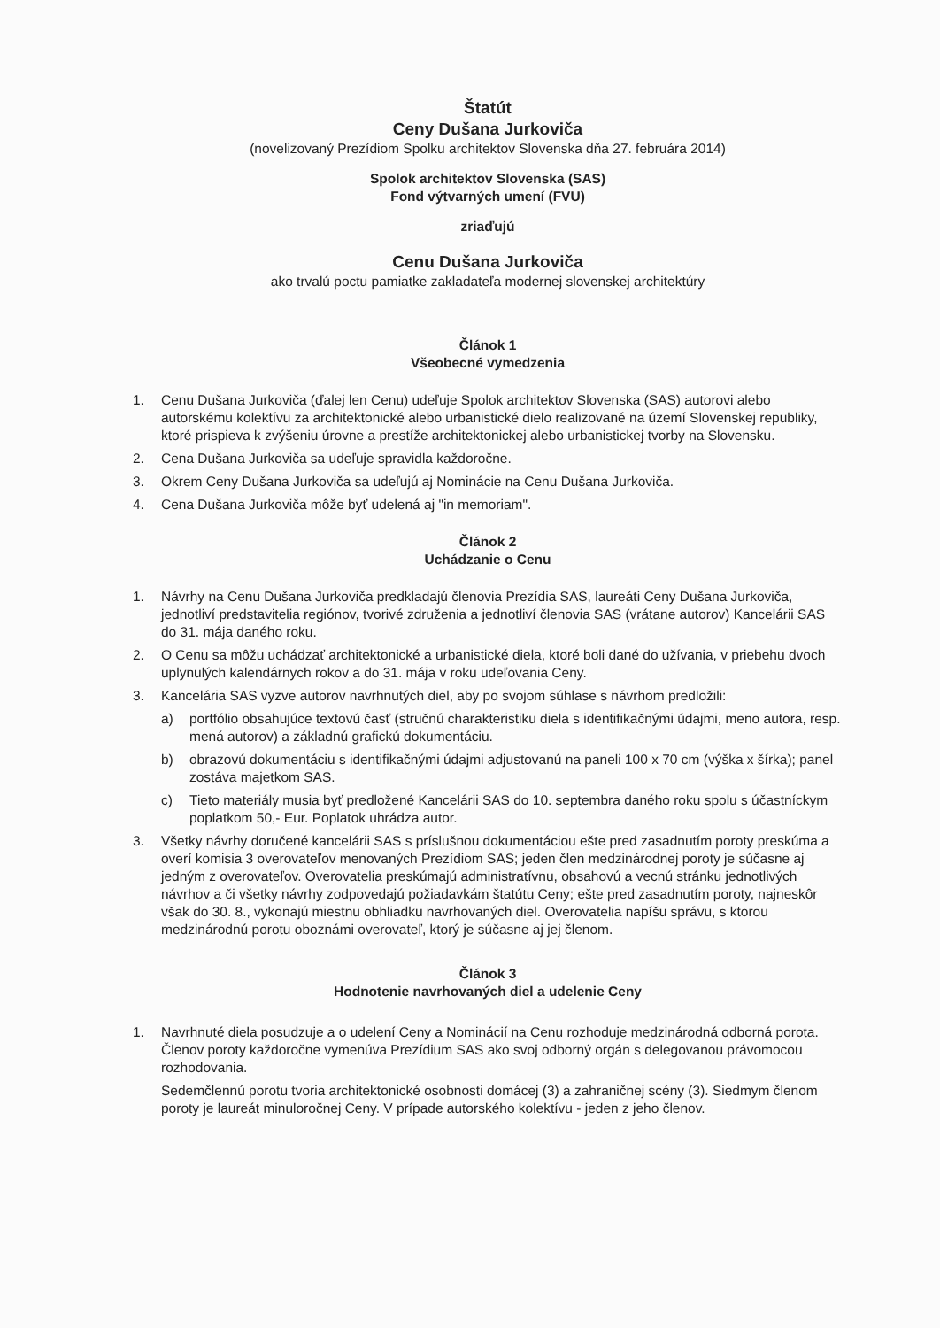Štatút
Ceny Dušana Jurkoviča
(novelizovaný Prezídiom Spolku architektov Slovenska dňa 27. februára 2014)
Spolok architektov Slovenska (SAS)
Fond výtvarných umení (FVU)
zriaďujú
Cenu Dušana Jurkoviča
ako trvalú poctu pamiatke zakladateľa modernej slovenskej architektúry
Článok 1
Všeobecné vymedzenia
1. Cenu Dušana Jurkoviča (ďalej len Cenu) udeľuje Spolok architektov Slovenska (SAS) autorovi alebo autorskému kolektívu za architektonické alebo urbanistické dielo realizované na území Slovenskej republiky, ktoré prispieva k zvýšeniu úrovne a prestíže architektonickej alebo urbanistickej tvorby na Slovensku.
2. Cena Dušana Jurkoviča sa udeľuje spravidla každoročne.
3. Okrem Ceny Dušana Jurkoviča sa udeľujú aj Nominácie na Cenu Dušana Jurkoviča.
4. Cena Dušana Jurkoviča môže byť udelená aj "in memoriam".
Článok 2
Uchádzanie o Cenu
1. Návrhy na Cenu Dušana Jurkoviča predkladajú členovia Prezídia SAS, laureáti Ceny Dušana Jurkoviča, jednotliví predstavitelia regiónov, tvorivé združenia a jednotliví členovia SAS (vrátane autorov) Kancelárii SAS do 31. mája daného roku.
2. O Cenu sa môžu uchádzať architektonické a urbanistické diela, ktoré boli dané do užívania, v priebehu dvoch uplynulých kalendárnych rokov a do 31. mája v roku udeľovania Ceny.
3. Kancelária SAS vyzve autorov navrhnutých diel, aby po svojom súhlase s návrhom predložili:
a) portfólio obsahujúce textovú časť (stručnú charakteristiku diela s identifikačnými údajmi, meno autora, resp. mená autorov) a základnú grafickú dokumentáciu.
b) obrazovú dokumentáciu s identifikačnými údajmi adjustovanú na paneli 100 x 70 cm (výška x šírka); panel zostáva majetkom SAS.
c) Tieto materiály musia byť predložené Kancelárii SAS do 10. septembra daného roku spolu s účastníckym poplatkom 50,- Eur. Poplatok uhrádza autor.
3. Všetky návrhy doručené kancelárii SAS s príslušnou dokumentáciou ešte pred zasadnutím poroty preskúma a overí komisia 3 overovateľov menovaných Prezídiom SAS; jeden člen medzinárodnej poroty je súčasne aj jedným z overovateľov. Overovatelia preskúmajú administratívnu, obsahovú a vecnú stránku jednotlivých návrhov a či všetky návrhy zodpovedajú požiadavkám štatútu Ceny; ešte pred zasadnutím poroty, najneskôr však do 30. 8., vykonajú miestnu obhliadku navrhovaných diel. Overovatelia napíšu správu, s ktorou medzinárodnú porotu oboznámi overovateľ, ktorý je súčasne aj jej členom.
Článok 3
Hodnotenie navrhovaných diel a udelenie Ceny
1. Navrhnuté diela posudzuje a o udelení Ceny a Nominácií na Cenu rozhoduje medzinárodná odborná porota. Členov poroty každoročne vymenúva Prezídium SAS ako svoj odborný orgán s delegovanou právomocou rozhodovania.
Sedemčlennú porotu tvoria architektonické osobnosti domácej (3) a zahraničnej scény (3). Siedmym členom poroty je laureát minuloročnej Ceny. V prípade autorského kolektívu - jeden z jeho členov.